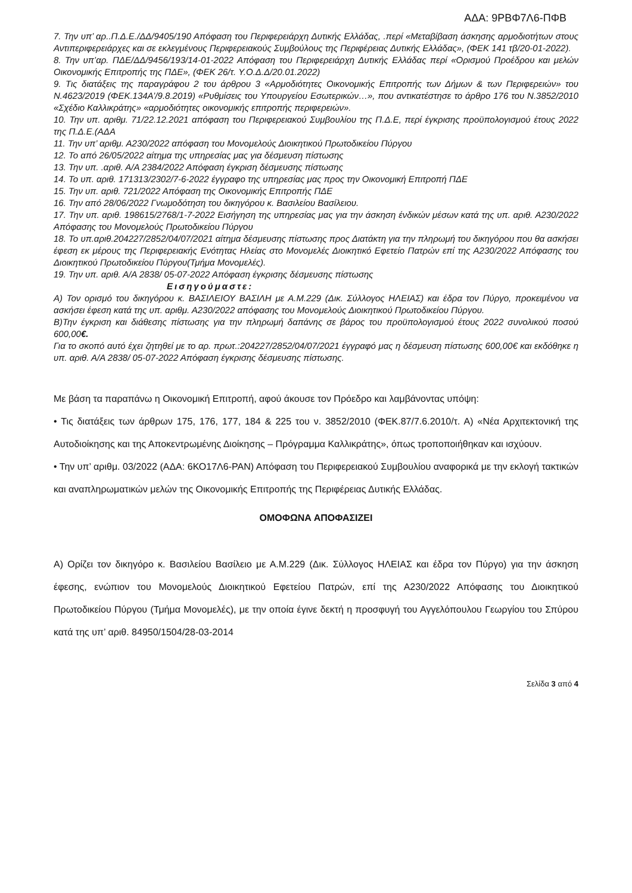ΑΔΑ: 9ΡΒΦ7Λ6-ΠΦΒ
7. Την υπ’ αρ..Π.Δ.Ε./ΔΔ/9405/190 Απόφαση του Περιφερειάρχη Δυτικής Ελλάδας, .περί «Μεταβίβαση άσκησης αρμοδιοτήτων στους Αντιπεριφερειάρχες και σε εκλεγμένους Περιφερειακούς Συμβούλους της Περιφέρειας Δυτικής Ελλάδας», (ΦΕΚ 141 τβ/20-01-2022).
8. Την υπ’αρ. ΠΔΕ/ΔΔ/9456/193/14-01-2022 Απόφαση του Περιφερειάρχη Δυτικής Ελλάδας περί «Ορισμού Προέδρου και μελών Οικονομικής Επιτροπής της ΠΔΕ», (ΦΕΚ 26/τ. Υ.Ο.Δ.Δ/20.01.2022)
9. Τις διατάξεις της παραγράφου 2 του άρθρου 3 «Αρμοδιότητες Οικονομικής Επιτροπής των Δήμων & των Περιφερειών» του Ν.4623/2019 (ΦΕΚ.134Α’/9.8.2019) «Ρυθμίσεις του Υπουργείου Εσωτερικών…», που αντικατέστησε το άρθρο 176 του Ν.3852/2010 «Σχέδιο Καλλικράτης» «αρμοδιότητες οικονομικής επιτροπής περιφερειών».
10. Την υπ. αριθμ. 71/22.12.2021 απόφαση του Περιφερειακού Συμβουλίου της Π.Δ.Ε, περί έγκρισης προϋπολογισμού έτους 2022 της Π.Δ.Ε.(ΑΔΑ
11. Την υπ’ αριθμ. Α230/2022 απόφαση του Μονομελούς Διοικητικού Πρωτοδικείου Πύργου
12. Το από 26/05/2022 αίτημα της υπηρεσίας μας για δέσμευση πίστωσης
13. Την υπ. .αριθ. Α/Α 2384/2022 Απόφαση έγκριση δέσμευσης πίστωσης
14. Το υπ. αριθ. 171313/2302/7-6-2022 έγγραφο της υπηρεσίας μας προς την Οικονομική Επιτροπή ΠΔΕ
15. Την υπ. αριθ. 721/2022 Απόφαση της Οικονομικής Επιτροπής ΠΔΕ
16. Την από 28/06/2022 Γνωμοδότηση του δικηγόρου κ. Βασιλείου Βασίλειου.
17. Την υπ. αριθ. 198615/2768/1-7-2022 Εισήγηση της υπηρεσίας μας για την άσκηση ένδικών μέσων κατά της υπ. αριθ. Α230/2022 Απόφασης του Μονομελούς Πρωτοδικείου Πύργου
18. Το υπ.αριθ.204227/2852/04/07/2021 αίτημα δέσμευσης πίστωσης προς Διατάκτη για την πληρωμή του δικηγόρου που θα ασκήσει έφεση εκ μέρους της Περιφερειακής Ενότητας Ηλείας στο Μονομελές Διοικητικό Εφετείο Πατρών επί της Α230/2022 Απόφασης του Διοικητικού Πρωτοδικείου Πύργου(Τμήμα Μονομελές).
19. Την υπ. αριθ. Α/Α 2838/ 05-07-2022 Απόφαση έγκρισης δέσμευσης πίστωσης
Εισηγούμαστε:
Α) Τον ορισμό του δικηγόρου κ. ΒΑΣΙΛΕΙΟΥ ΒΑΣΙΛΗ με Α.Μ.229 (Δικ. Σύλλογος ΗΛΕΙΑΣ) και έδρα τον Πύργο, προκειμένου να ασκήσει έφεση κατά της υπ. αριθμ. Α230/2022 απόφασης του Μονομελούς Διοικητικού Πρωτοδικείου Πύργου.
Β)Την έγκριση και διάθεσης πίστωσης για την πληρωμή δαπάνης σε βάρος του προϋπολογισμού έτους 2022 συνολικού ποσού 600,00€.
Για το σκοπό αυτό έχει ζητηθεί με το αρ. πρωτ.:204227/2852/04/07/2021 έγγραφό μας η δέσμευση πίστωσης 600,00€ και εκδόθηκε η υπ. αριθ. Α/Α 2838/ 05-07-2022 Απόφαση έγκρισης δέσμευσης πίστωσης.
Με βάση τα παραπάνω η Οικονομική Επιτροπή, αφού άκουσε τον Πρόεδρο και λαμβάνοντας υπόψη:
• Τις διατάξεις των άρθρων 175, 176, 177, 184 & 225 του ν. 3852/2010 (ΦΕΚ.87/7.6.2010/τ. Α) «Νέα Αρχιτεκτονική της Αυτοδιοίκησης και της Αποκεντρωμένης Διοίκησης – Πρόγραμμα Καλλικράτης», όπως τροποποιήθηκαν και ισχύουν.
• Την υπ’ αριθμ. 03/2022 (ΑΔΑ: 6ΚΟ17Λ6-ΡΑΝ) Απόφαση του Περιφερειακού Συμβουλίου αναφορικά με την εκλογή τακτικών και αναπληρωματικών μελών της Οικονομικής Επιτροπής της Περιφέρειας Δυτικής Ελλάδας.
ΟΜΟΦΩΝΑ ΑΠΟΦΑΣΙΖΕΙ
Α) Ορίζει τον δικηγόρο κ. Βασιλείου Βασίλειο με Α.Μ.229 (Δικ. Σύλλογος ΗΛΕΙΑΣ και έδρα τον Πύργο) για την άσκηση έφεσης, ενώπιον του Μονομελούς Διοικητικού Εφετείου Πατρών, επί της Α230/2022 Απόφασης του Διοικητικού Πρωτοδικείου Πύργου (Τμήμα Μονομελές), με την οποία έγινε δεκτή η προσφυγή του Αγγελόπουλου Γεωργίου του Σπύρου κατά της υπ’ αριθ. 84950/1504/28-03-2014
Σελίδα 3 από 4